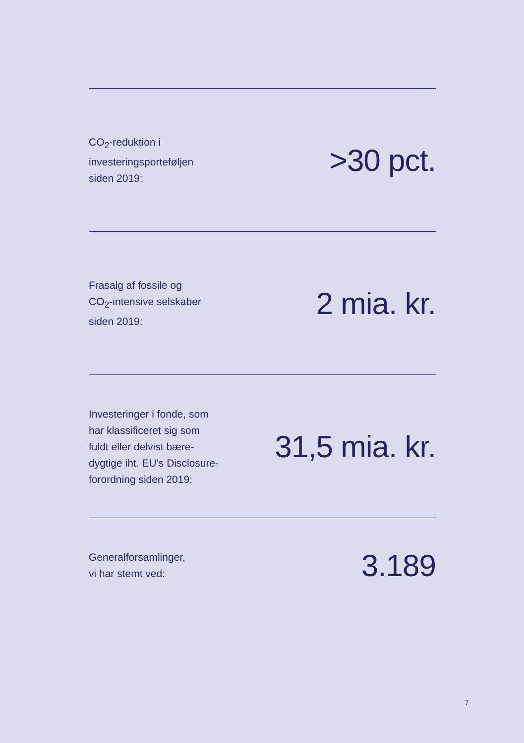CO<sub>2</sub>-reduktion i
investeringsporteføljen
siden 2019:
>30 pct.
Frasalg af fossile og
CO<sub>2</sub>-intensive selskaber
siden 2019:
2 mia. kr.
Investeringer i fonde, som
har klassificeret sig som
fuldt eller delvist bære-
dygtige iht. EU’s Disclosure-
forordning siden 2019:
31,5 mia. kr.
Generalforsamlinger,
vi har stemt ved:
3.189
7